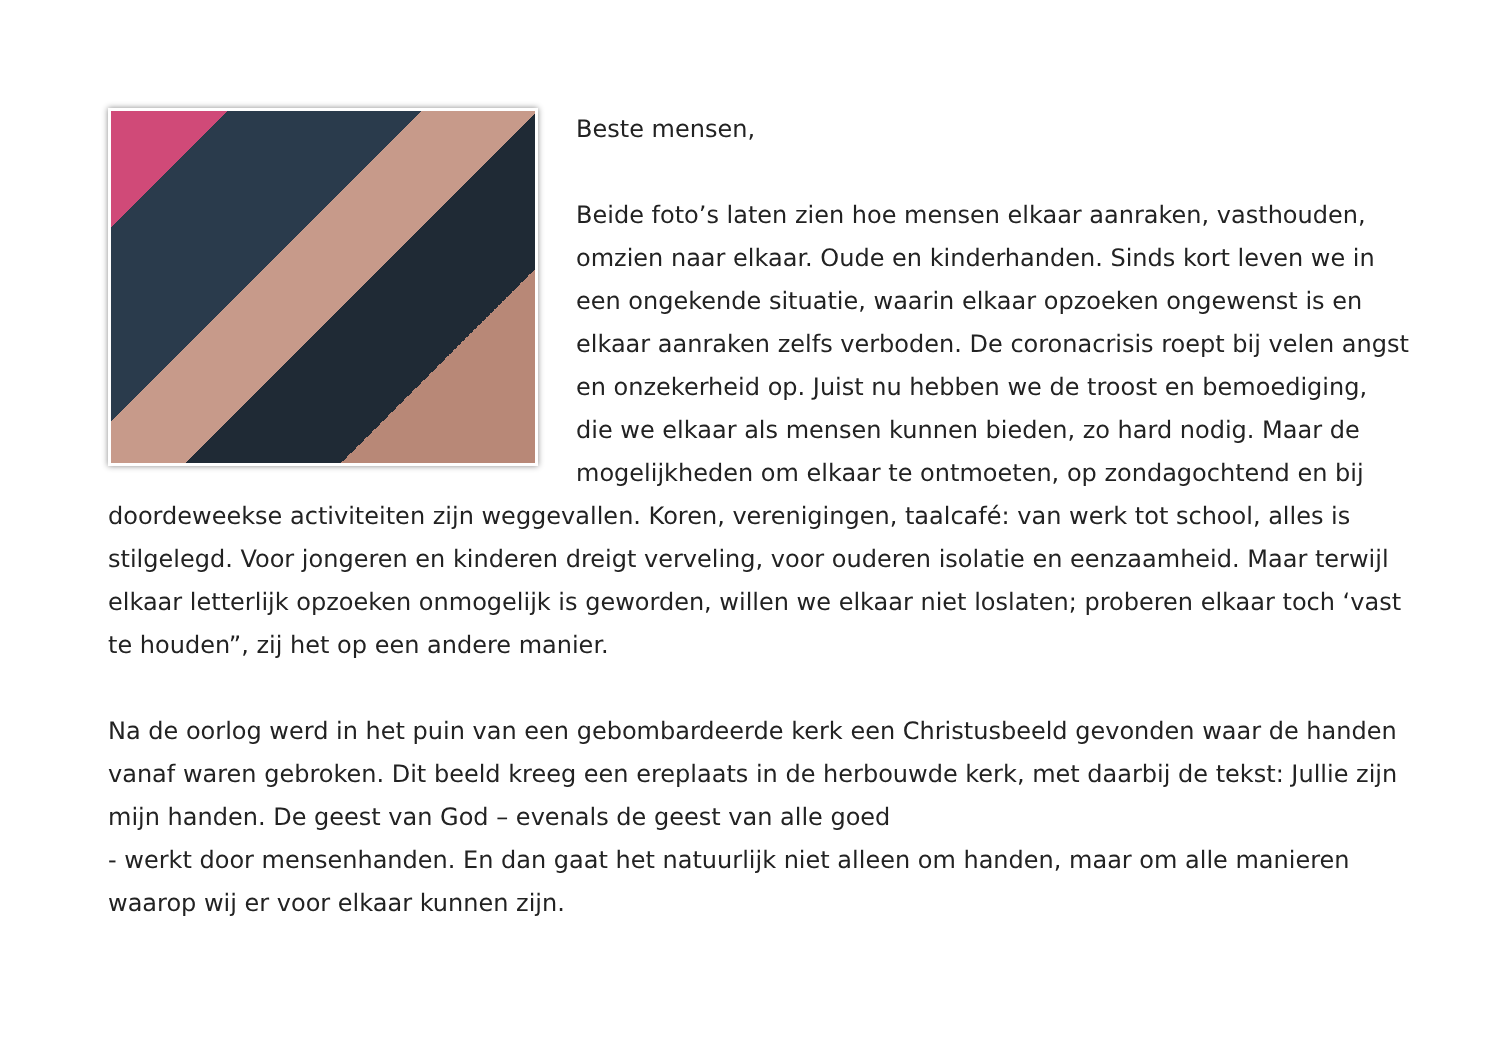Beste mensen,
Beide foto’s laten zien hoe mensen elkaar aanraken, vasthouden, omzien naar elkaar. Oude en kinderhanden. Sinds kort leven we in een ongekende situatie, waarin elkaar opzoeken ongewenst is en elkaar aanraken zelfs verboden. De coronacrisis roept bij velen angst en onzekerheid op. Juist nu hebben we de troost en bemoediging, die we elkaar als mensen kunnen bieden, zo hard nodig. Maar de mogelijkheden om elkaar te ontmoeten, op zondagochtend en bij doordeweekse activiteiten zijn weggevallen. Koren, verenigingen, taalcafé: van werk tot school, alles is stilgelegd. Voor jongeren en kinderen dreigt verveling, voor ouderen isolatie en eenzaamheid. Maar terwijl elkaar letterlijk opzoeken onmogelijk is geworden, willen we elkaar niet loslaten; proberen elkaar toch ‘vast te houden”, zij het op een andere manier.
Na de oorlog werd in het puin van een gebombardeerde kerk een Christusbeeld gevonden waar de handen vanaf waren gebroken. Dit beeld kreeg een ereplaats in de herbouwde kerk, met daarbij de tekst: Jullie zijn mijn handen. De geest van God – evenals de geest van alle goed
- werkt door mensenhanden. En dan gaat het natuurlijk niet alleen om handen, maar om alle manieren waarop wij er voor elkaar kunnen zijn.